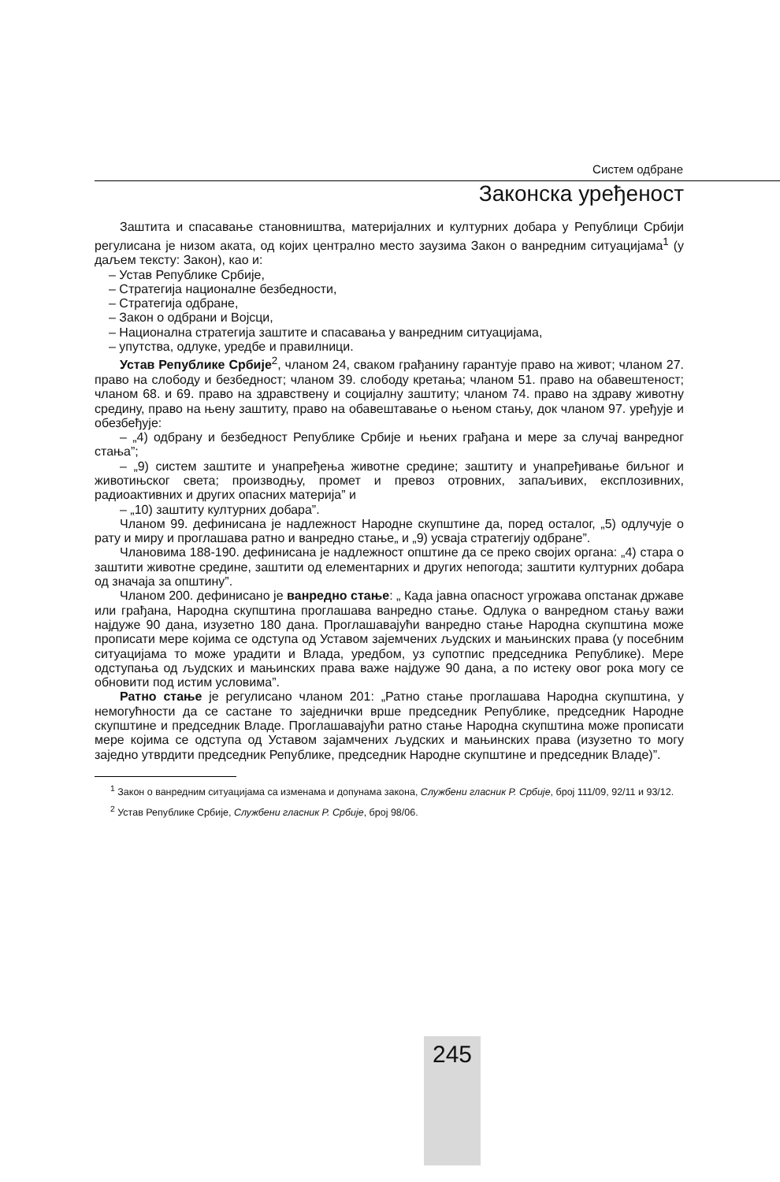Систем одбране
Законска уређеност
Заштита и спасавање становништва, материјалних и културних добара у Републици Србији регулисана је низом аката, од којих централно место заузима Закон о ванредним ситуацијама<sup>1</sup> (у даљем тексту: Закон), као и:
– Устав Републике Србије,
– Стратегија националне безбедности,
– Стратегија одбране,
– Закон о одбрани и Војсци,
– Национална стратегија заштите и спасавања у ванредним ситуацијама,
– упутства, одлуке, уредбе и правилници.
Устав Републике Србије<sup>2</sup>, чланом 24, сваком грађанину гарантује право на живот; чланом 27. право на слободу и безбедност; чланом 39. слободу кретања; чланом 51. право на обавештеност; чланом 68. и 69. право на здравствену и социјалну заштиту; чланом 74. право на здраву животну средину, право на њену заштиту, право на обавештавање о њеном стању, док чланом 97. уређује и обезбеђује:
– „4) одбрану и безбедност Републике Србије и њених грађана и мере за случај ванредног стања”;
– „9) систем заштите и унапређења животне средине; заштиту и унапређивање биљног и животињског света; производњу, промет и превоз отровних, запаљивих, експлозивних, радиоактивних и других опасних материја” и
– „10) заштиту културних добара”.
Чланом 99. дефинисана је надлежност Народне скупштине да, поред осталог, „5) одлучује о рату и миру и проглашава ратно и ванредно стање„ и „9) усваја стратегију одбране”.
Члановима 188-190. дефинисана је надлежност општине да се преко својих органа: „4) стара о заштити животне средине, заштити од елементарних и других непогода; заштити културних добара од значаја за општину”.
Чланом 200. дефинисано је ванредно стање: „ Када јавна опасност угрожава опстанак државе или грађана, Народна скупштина проглашава ванредно стање. Одлука о ванредном стању важи најдуже 90 дана, изузетно 180 дана. Проглашавајући ванредно стање Народна скупштина може прописати мере којима се одступа од Уставом зајемчених људских и мањинских права (у посебним ситуацијама то може урадити и Влада, уредбом, уз супотпис председника Републике). Мере одступања од људских и мањинских права важе најдуже 90 дана, а по истеку овог рока могу се обновити под истим условима”.
Ратно стање је регулисано чланом 201: „Ратно стање проглашава Народна скупштина, у немогућности да се састане то заједнички врше председник Републике, председник Народне скупштине и председник Владе. Проглашавајући ратно стање Народна скупштина може прописати мере којима се одступа од Уставом зајамчених људских и мањинских права (изузетно то могу заједно утврдити председник Републике, председник Народне скупштине и председник Владе)”.
<sup>1</sup> Закон о ванредним ситуацијама са изменама и допунама закона, Службени гласник Р. Србије, број 111/09, 92/11 и 93/12.
<sup>2</sup> Устав Републике Србије, Службени гласник Р. Србије, број 98/06.
245